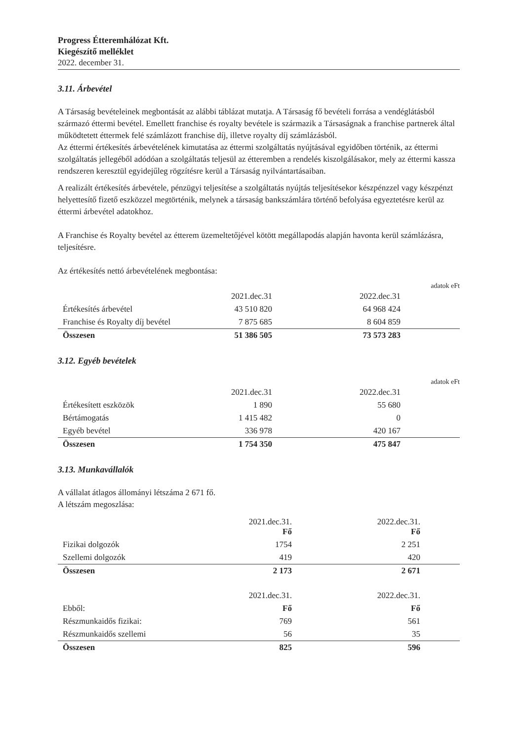Progress Étteremhálózat Kft.
Kiegészítő melléklet
2022. december 31.
3.11. Árbevétel
A Társaság bevételeinek megbontását az alábbi táblázat mutatja. A Társaság fő bevételi forrása a vendéglátásból származó éttermi bevétel. Emellett franchise és royalty bevétele is származik a Társaságnak a franchise partnerek által működtetett éttermek felé számlázott franchise díj, illetve royalty díj számlázásból.
Az éttermi értékesítés árbevételének kimutatása az éttermi szolgáltatás nyújtásával egyidőben történik, az éttermi szolgáltatás jellegéből adódóan a szolgáltatás teljesül az étteremben a rendelés kiszolgálásakor, mely az éttermi kassza rendszeren keresztül egyidejűleg rögzítésre kerül a Társaság nyilvántartásaiban.
A realizált értékesítés árbevétele, pénzügyi teljesítése a szolgáltatás nyújtás teljesítésekor készpénzzel vagy készpénzt helyettesítő fizető eszközzel megtörténik, melynek a társaság bankszámlára történő befolyása egyeztetésre kerül az éttermi árbevétel adatokhoz.
A Franchise és Royalty bevétel az étterem üzemeltetőjével kötött megállapodás alapján havonta kerül számlázásra, teljesítésre.
Az értékesítés nettó árbevételének megbontása:
adatok eFt
| | 2021.dec.31 | | 2022.dec.31 | |
| Értékesítés árbevétel | 43 510 820 | | 64 968 424 | |
| Franchise és Royalty díj bevétel | 7 875 685 | | 8 604 859 | |
| Összesen | 51 386 505 | | 73 573 283 | |
3.12. Egyéb bevételek
adatok eFt
| | 2021.dec.31 | | 2022.dec.31 | |
| Értékesített eszközök | 1 890 | | 55 680 | |
| Bértámogatás | 1 415 482 | | 0 | |
| Egyéb bevétel | 336 978 | | 420 167 | |
| Összesen | 1 754 350 | | 475 847 | |
3.13. Munkavállalók
A vállalat átlagos állományi létszáma 2 671 fő.
A létszám megoszlása:
| | 2021.dec.31. Fő | | 2022.dec.31. Fő | |
| Fizikai dolgozók | 1754 | | 2 251 | |
| Szellemi dolgozók | 419 | | 420 | |
| Összesen | 2 173 | | 2 671 | |
| | 2021.dec.31. | | 2022.dec.31. | |
| Ebből: | Fő | | Fő | |
| Részmunkaidős fizikai: | 769 | | 561 | |
| Részmunkaidős szellemi | 56 | | 35 | |
| Összesen | 825 | | 596 | |